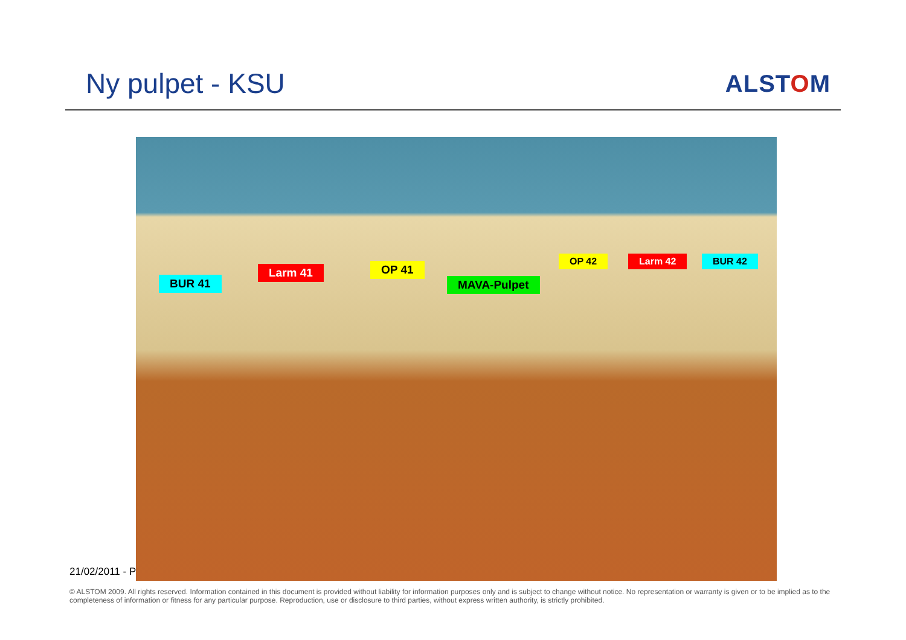Ny pulpet - KSU
ALSTOM
21/02/2011 - P
BUR 41
Larm 41 OP 41
MAVA-Pulpet
OP 42 Larm 42 BUR 42
© ALSTOM 2009. All rights reserved. Information contained in this document is provided without liability for information purposes only and is subject to change without notice. No representation or warranty is given or to be implied as to the completeness of information or fitness for any particular purpose. Reproduction, use or disclosure to third parties, without express written authority, is strictly prohibited.